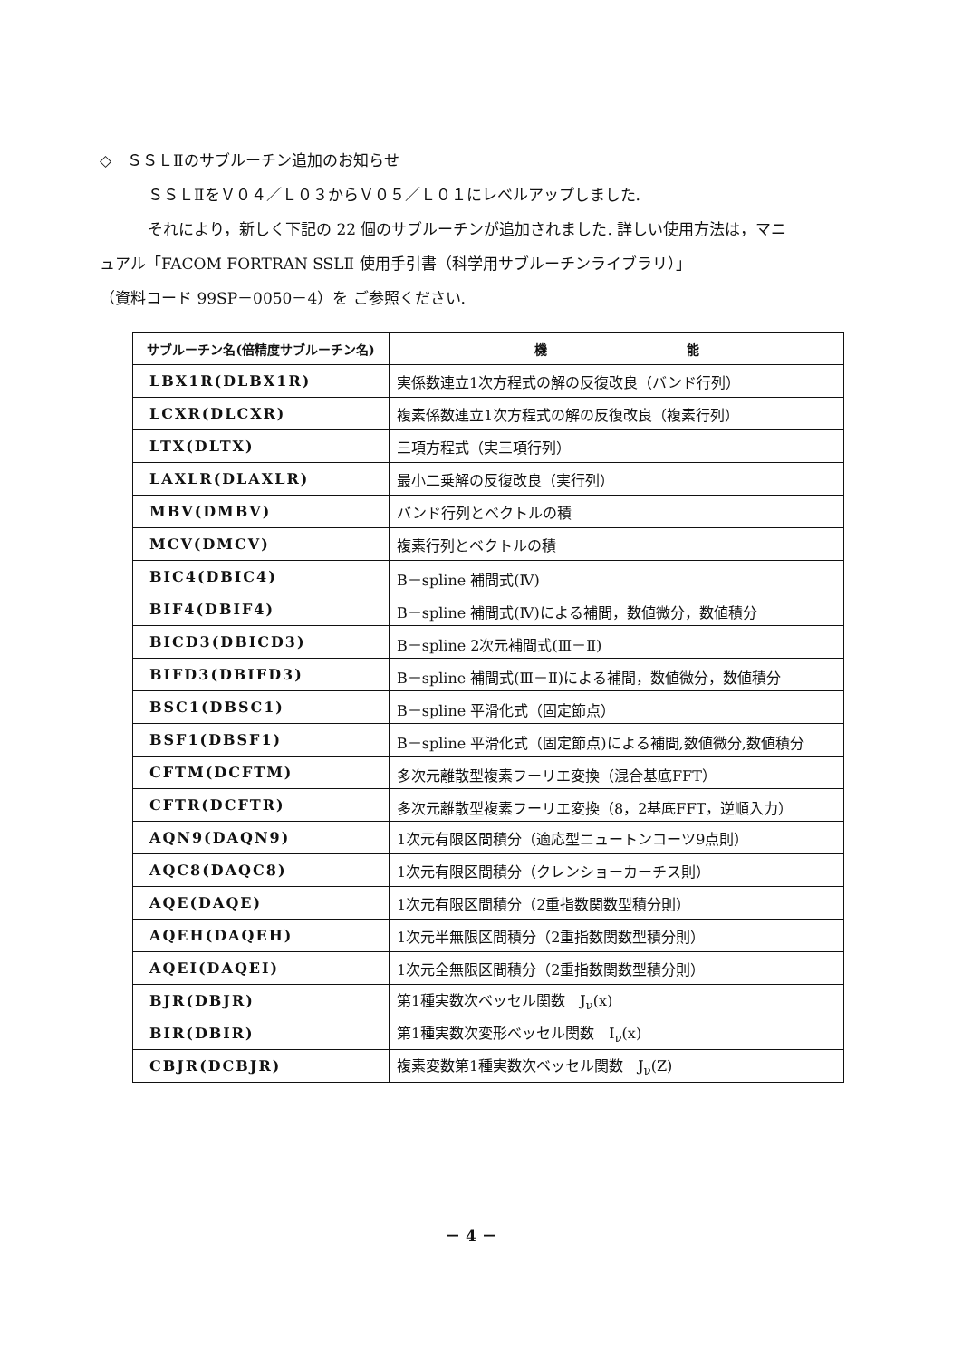◇　ＳＳＬⅡのサブルーチン追加のお知らせ
ＳＳＬⅡをＶ０４／Ｌ０３からＶ０５／Ｌ０１にレベルアップしました.
それにより，新しく下記の 22 個のサブルーチンが追加されました. 詳しい使用方法は，マニ
ュアル「FACOM FORTRAN SSLⅡ 使用手引書（科学用サブルーチンライブラリ）」
（資料コード 99SP－0050－4）を ご参照ください.
| サブルーチン名(倍精度サブルーチン名) | 機 能 |
| --- | --- |
| LBX1R(DLBX1R) | 実係数連立1次方程式の解の反復改良（バンド行列） |
| LCXR(DLCXR) | 複素係数連立1次方程式の解の反復改良（複素行列） |
| LTX(DLTX) | 三項方程式（実三項行列） |
| LAXLR(DLAXLR) | 最小二乗解の反復改良（実行列） |
| MBV(DMBV) | バンド行列とベクトルの積 |
| MCV(DMCV) | 複素行列とベクトルの積 |
| BIC4(DBIC4) | B－spline 補間式(Ⅳ) |
| BIF4(DBIF4) | B－spline 補間式(Ⅳ)による補間，数値微分，数値積分 |
| BICD3(DBICD3) | B－spline 2次元補間式(Ⅲ－Ⅱ) |
| BIFD3(DBIFD3) | B－spline 補間式(Ⅲ－Ⅱ)による補間，数値微分，数値積分 |
| BSC1(DBSC1) | B－spline 平滑化式（固定節点） |
| BSF1(DBSF1) | B－spline 平滑化式（固定節点)による補間,数値微分,数値積分 |
| CFTM(DCFTM) | 多次元離散型複素フーリエ変換（混合基底FFT） |
| CFTR(DCFTR) | 多次元離散型複素フーリエ変換（8，2基底FFT，逆順入力） |
| AQN9(DAQN9) | 1次元有限区間積分（適応型ニュートンコーツ9点則） |
| AQC8(DAQC8) | 1次元有限区間積分（クレンショーカーチス則） |
| AQE(DAQE) | 1次元有限区間積分（2重指数関数型積分則） |
| AQEH(DAQEH) | 1次元半無限区間積分（2重指数関数型積分則） |
| AQEI(DAQEI) | 1次元全無限区間積分（2重指数関数型積分則） |
| BJR(DBJR) | 第1種実数次ベッセル関数 J<sub>ν</sub>(x) |
| BIR(DBIR) | 第1種実数次変形ベッセル関数 I<sub>ν</sub>(x) |
| CBJR(DCBJR) | 複素変数第1種実数次ベッセル関数 J<sub>ν</sub>(Z) |
－ 4 －